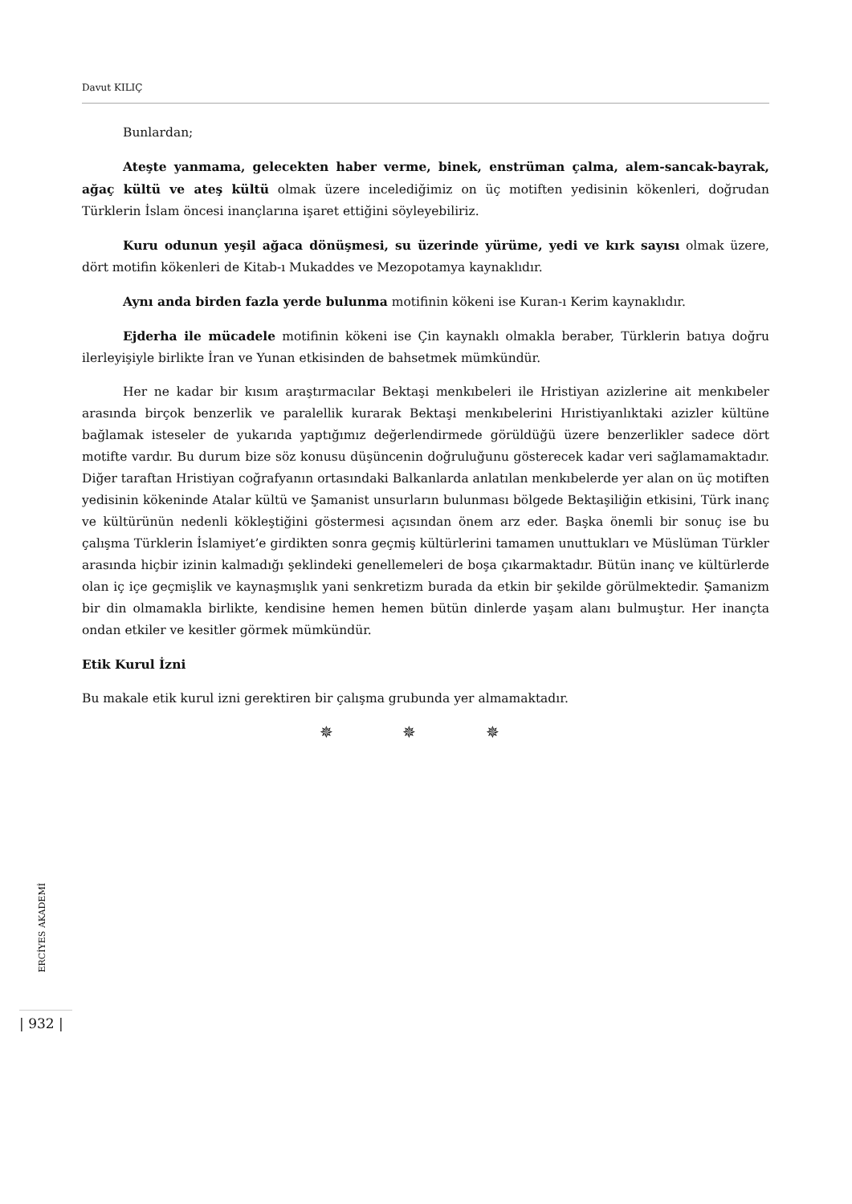Davut KILIÇ
Bunlardan;
Ateşte yanmama, gelecekten haber verme, binek, enstrüman çalma, alem-sancak-bayrak, ağaç kültü ve ateş kültü olmak üzere incelediğimiz on üç motiften yedisinin kökenleri, doğrudan Türklerin İslam öncesi inançlarına işaret ettiğini söyleyebiliriz.
Kuru odunun yeşil ağaca dönüşmesi, su üzerinde yürüme, yedi ve kırk sayısı olmak üzere, dört motifin kökenleri de Kitab-ı Mukaddes ve Mezopotamya kaynaklıdır.
Aynı anda birden fazla yerde bulunma motifinin kökeni ise Kuran-ı Kerim kaynaklıdır.
Ejderha ile mücadele motifinin kökeni ise Çin kaynaklı olmakla beraber, Türklerin batıya doğru ilerleyişiyle birlikte İran ve Yunan etkisinden de bahsetmek mümkündür.
Her ne kadar bir kısım araştırmacılar Bektaşi menkıbeleri ile Hristiyan azizlerine ait menkıbeler arasında birçok benzerlik ve paralellik kurarak Bektaşi menkıbelerini Hıristiyanlıktaki azizler kültüne bağlamak isteseler de yukarıda yaptığımız değerlendirmede görüldüğü üzere benzerlikler sadece dört motifte vardır. Bu durum bize söz konusu düşüncenin doğruluğunu gösterecek kadar veri sağlamamaktadır. Diğer taraftan Hristiyan coğrafyanın ortasındaki Balkanlarda anlatılan menkıbelerde yer alan on üç motiften yedisinin kökeninde Atalar kültü ve Şamanist unsurların bulunması bölgede Bektaşiliğin etkisini, Türk inanç ve kültürünün nedenli kökleştiğini göstermesi açısından önem arz eder. Başka önemli bir sonuç ise bu çalışma Türklerin İslamiyet’e girdikten sonra geçmiş kültürlerini tamamen unuttukları ve Müslüman Türkler arasında hiçbir izinin kalmadığı şeklindeki genellemeleri de boşa çıkarmaktadır. Bütün inanç ve kültürlerde olan iç içe geçmişlik ve kaynaşmışlık yani senkretizm burada da etkin bir şekilde görülmektedir. Şamanizm bir din olmamakla birlikte, kendisine hemen hemen bütün dinlerde yaşam alanı bulmuştur. Her inançta ondan etkiler ve kesitler görmek mümkündür.
Etik Kurul İzni
Bu makale etik kurul izni gerektiren bir çalışma grubunda yer almamaktadır.
✵ ✵ ✵
ERCİYES AKADEMİ
| 932 |